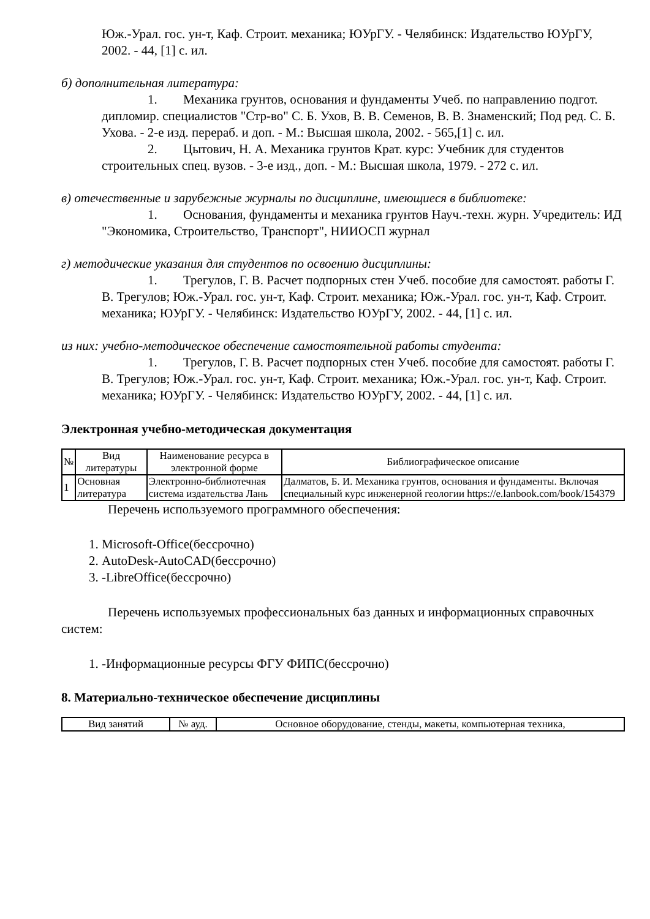Юж.-Урал. гос. ун-т, Каф. Строит. механика; ЮУрГУ. - Челябинск: Издательство ЮУрГУ, 2002. - 44, [1] с. ил.
б) дополнительная литература:
1. Механика грунтов, основания и фундаменты Учеб. по направлению подгот. дипломир. специалистов "Стр-во" С. Б. Ухов, В. В. Семенов, В. В. Знаменский; Под ред. С. Б. Ухова. - 2-е изд. перераб. и доп. - М.: Высшая школа, 2002. - 565,[1] с. ил.
2. Цытович, Н. А. Механика грунтов Крат. курс: Учебник для студентов строительных спец. вузов. - 3-е изд., доп. - М.: Высшая школа, 1979. - 272 с. ил.
в) отечественные и зарубежные журналы по дисциплине, имеющиеся в библиотеке:
1. Основания, фундаменты и механика грунтов Науч.-техн. журн. Учредитель: ИД "Экономика, Строительство, Транспорт", НИИОСП журнал
г) методические указания для студентов по освоению дисциплины:
1. Трегулов, Г. В. Расчет подпорных стен Учеб. пособие для самостоят. работы Г. В. Трегулов; Юж.-Урал. гос. ун-т, Каф. Строит. механика; Юж.-Урал. гос. ун-т, Каф. Строит. механика; ЮУрГУ. - Челябинск: Издательство ЮУрГУ, 2002. - 44, [1] с. ил.
из них: учебно-методическое обеспечение самостоятельной работы студента:
1. Трегулов, Г. В. Расчет подпорных стен Учеб. пособие для самостоят. работы Г. В. Трегулов; Юж.-Урал. гос. ун-т, Каф. Строит. механика; Юж.-Урал. гос. ун-т, Каф. Строит. механика; ЮУрГУ. - Челябинск: Издательство ЮУрГУ, 2002. - 44, [1] с. ил.
Электронная учебно-методическая документация
| № | Вид литературы | Наименование ресурса в электронной форме | Библиографическое описание |
| --- | --- | --- | --- |
| 1 | Основная литература | Электронно-библиотечная система издательства Лань | Далматов, Б. И. Механика грунтов, основания и фундаменты. Включая специальный курс инженерной геологии https://e.lanbook.com/book/154379 |
Перечень используемого программного обеспечения:
1. Microsoft-Office(бессрочно)
2. AutoDesk-AutoCAD(бессрочно)
3. -LibreOffice(бессрочно)
Перечень используемых профессиональных баз данных и информационных справочных систем:
1. -Информационные ресурсы ФГУ ФИПС(бессрочно)
8. Материально-техническое обеспечение дисциплины
| Вид занятий | № ауд. | Основное оборудование, стенды, макеты, компьютерная техника, |
| --- | --- | --- |